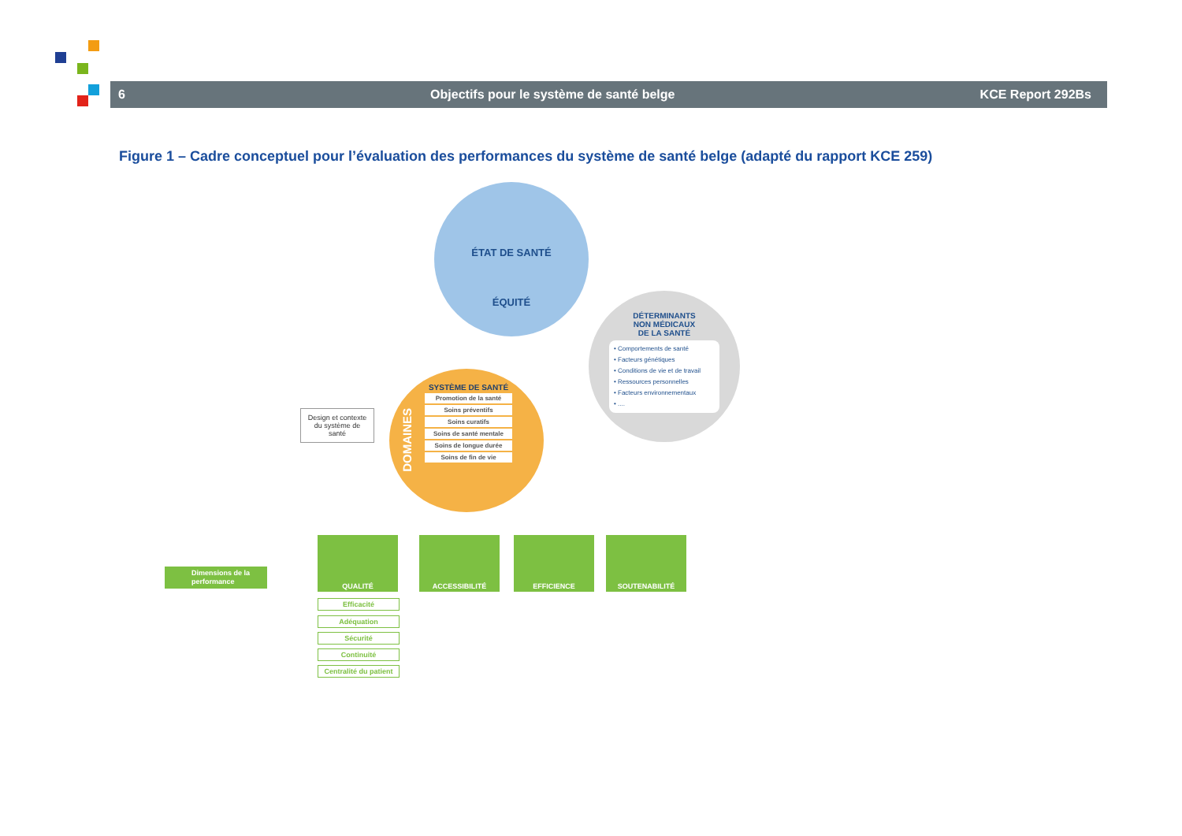6 Objectifs pour le système de santé belge KCE Report 292Bs
Figure 1 – Cadre conceptuel pour l’évaluation des performances du système de santé belge (adapté du rapport KCE 259)
ÉTAT DE SANTÉ
ÉQUITÉ
DÉTERMINANTS
NON MÉDICAUX
DE LA SANTÉ
• Comportements de santé
• Facteurs génétiques
• Conditions de vie et de travail
• Ressources personnelles
• Facteurs environnementaux
• ....
DOMAINES
SYSTÈME DE SANTÉ
Promotion de la santé
Soins préventifs
Soins curatifs
Soins de santé mentale
Soins de longue durée
Soins de fin de vie
Design et contexte du système de santé
Dimensions de la performance
QUALITÉ ACCESSIBILITÉ EFFICIENCE SOUTENABILITÉ
Efficacité
Adéquation
Sécurité
Continuité
Centralité du patient